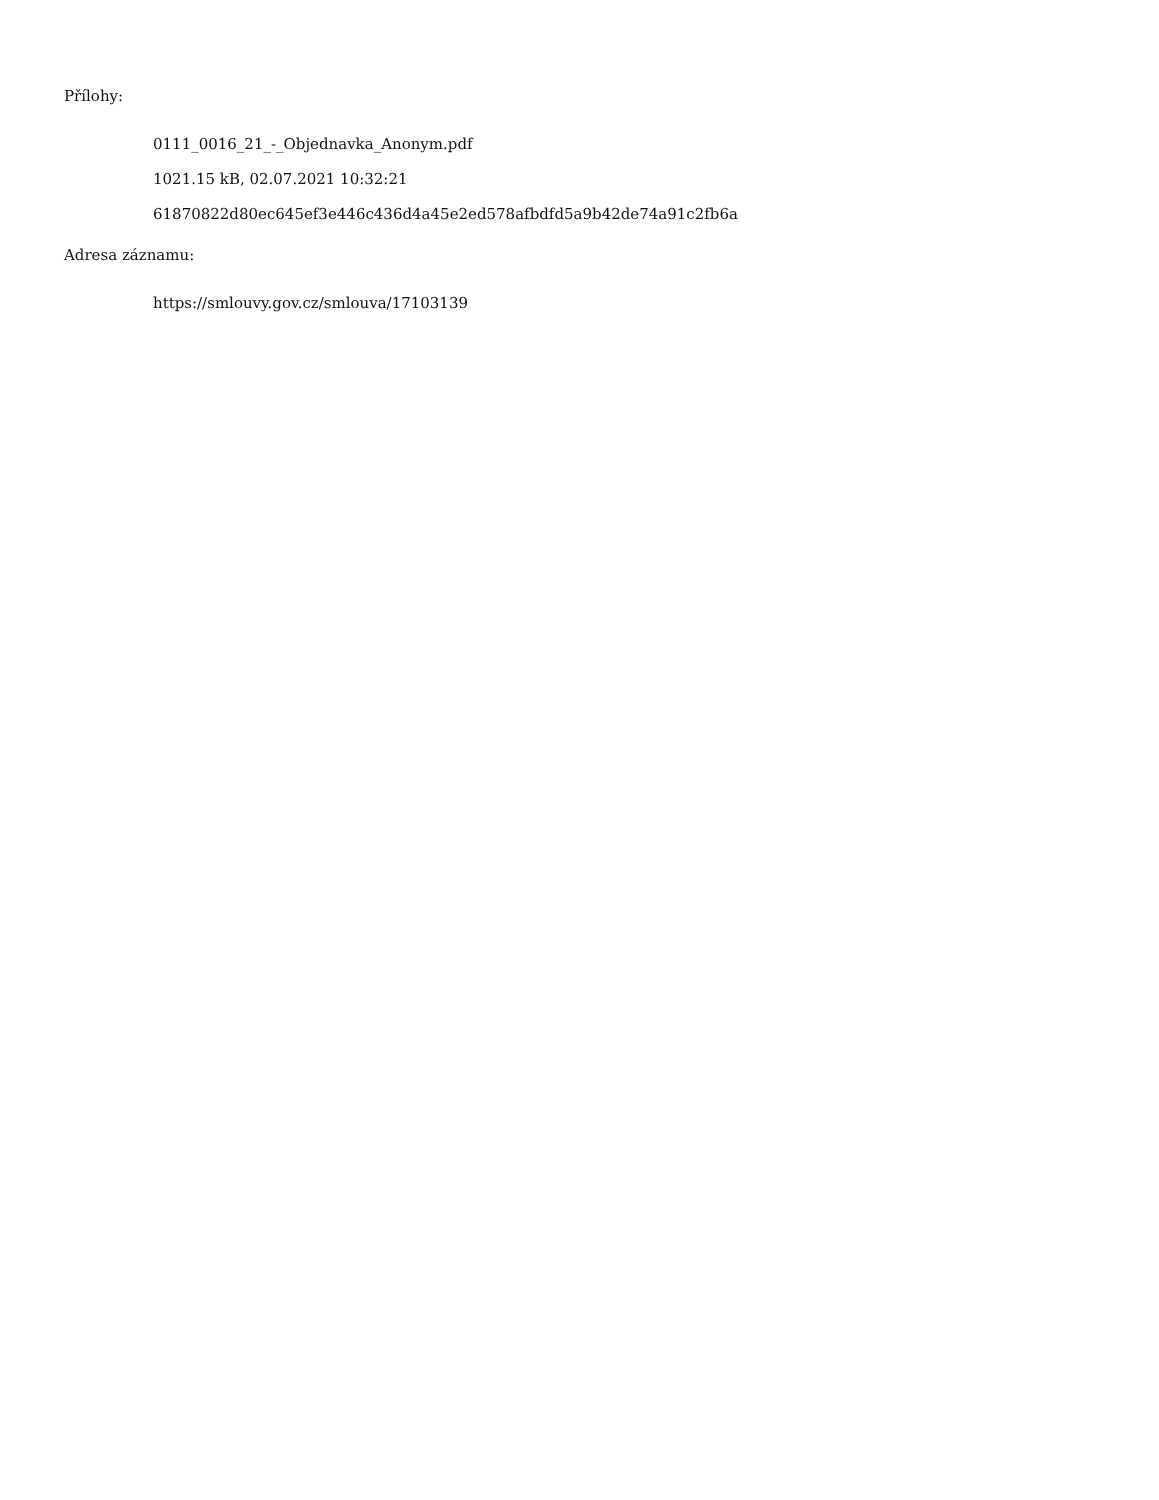Přílohy:
0111_0016_21_-_Objednavka_Anonym.pdf
1021.15 kB, 02.07.2021 10:32:21
61870822d80ec645ef3e446c436d4a45e2ed578afbdfd5a9b42de74a91c2fb6a
Adresa záznamu:
https://smlouvy.gov.cz/smlouva/17103139